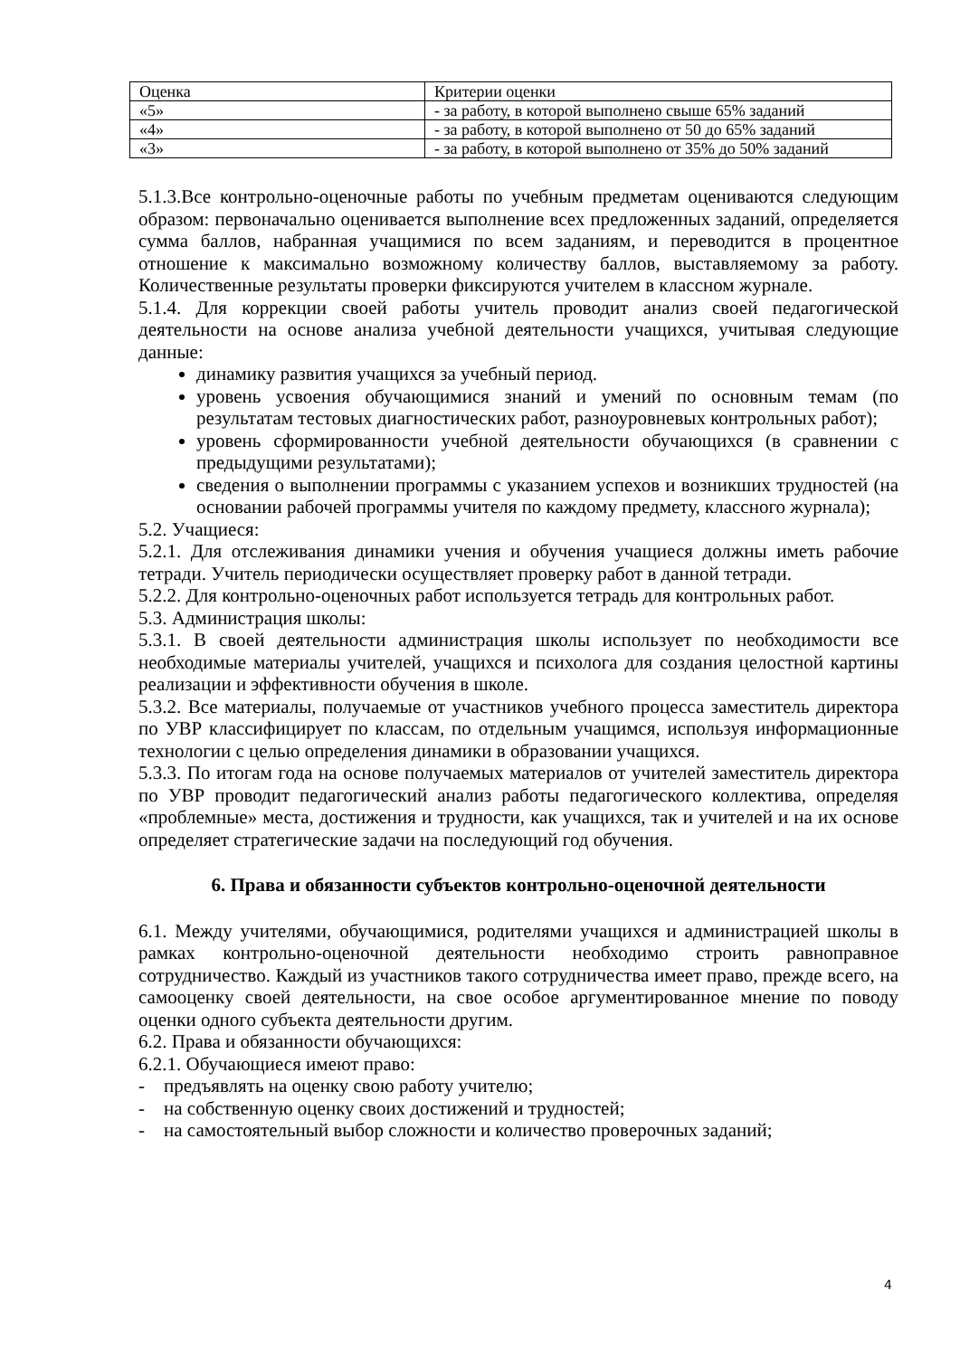| Оценка | Критерии оценки |
| «5» | - за работу, в которой выполнено свыше 65% заданий |
| «4» | - за работу, в которой выполнено от 50 до 65% заданий |
| «3» | - за работу, в которой выполнено от 35% до 50% заданий |
5.1.3.Все контрольно-оценочные работы по учебным предметам оцениваются следующим образом: первоначально оценивается выполнение всех предложенных заданий, определяется сумма баллов, набранная учащимися по всем заданиям, и переводится в процентное отношение к максимально возможному количеству баллов, выставляемому за работу. Количественные результаты проверки фиксируются учителем в классном журнале.
5.1.4. Для коррекции своей работы учитель проводит анализ своей педагогической деятельности на основе анализа учебной деятельности учащихся, учитывая следующие данные:
динамику развития учащихся за учебный период.
уровень усвоения обучающимися знаний и умений по основным темам (по результатам тестовых диагностических работ, разноуровневых контрольных работ);
уровень сформированности учебной деятельности обучающихся (в сравнении с предыдущими результатами);
сведения о выполнении программы с указанием успехов и возникших трудностей (на основании рабочей программы учителя по каждому предмету, классного журнала);
5.2. Учащиеся:
5.2.1. Для отслеживания динамики учения и обучения учащиеся должны иметь рабочие тетради. Учитель периодически осуществляет проверку работ в данной тетради.
5.2.2. Для контрольно-оценочных работ используется тетрадь для контрольных работ.
5.3. Администрация школы:
5.3.1. В своей деятельности администрация школы использует по необходимости все необходимые материалы учителей, учащихся и психолога для создания целостной картины реализации и эффективности обучения в школе.
5.3.2. Все материалы, получаемые от участников учебного процесса заместитель директора по УВР классифицирует по классам, по отдельным учащимся, используя информационные технологии с целью определения динамики в образовании учащихся.
5.3.3. По итогам года на основе получаемых материалов от учителей заместитель директора по УВР проводит педагогический анализ работы педагогического коллектива, определяя «проблемные» места, достижения и трудности, как учащихся, так и учителей и на их основе определяет стратегические задачи на последующий год обучения.
6. Права и обязанности субъектов контрольно-оценочной деятельности
6.1. Между учителями, обучающимися, родителями учащихся и администрацией школы в рамках контрольно-оценочной деятельности необходимо строить равноправное сотрудничество. Каждый из участников такого сотрудничества имеет право, прежде всего, на самооценку своей деятельности, на свое особое аргументированное мнение по поводу оценки одного субъекта деятельности другим.
6.2. Права и обязанности обучающихся:
6.2.1. Обучающиеся имеют право:
- предъявлять на оценку свою работу учителю;
- на собственную оценку своих достижений и трудностей;
- на самостоятельный выбор сложности и количество проверочных заданий;
4